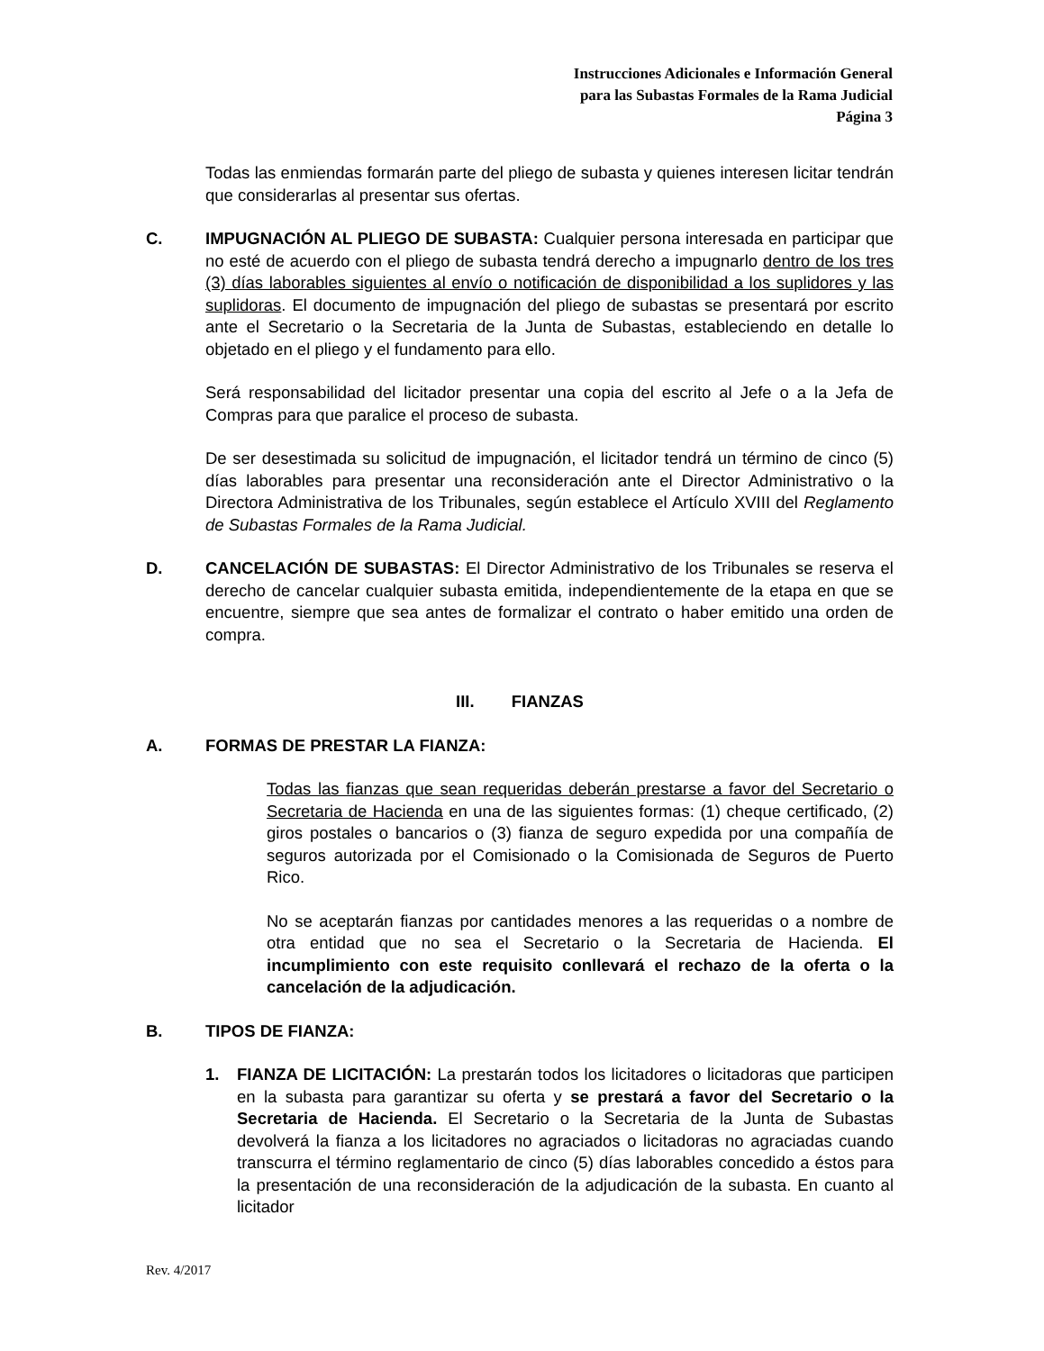Instrucciones Adicionales e Información General
para las Subastas Formales de la Rama Judicial
Página 3
Todas las enmiendas formarán parte del pliego de subasta y quienes interesen licitar tendrán que considerarlas al presentar sus ofertas.
C. IMPUGNACIÓN AL PLIEGO DE SUBASTA: Cualquier persona interesada en participar que no esté de acuerdo con el pliego de subasta tendrá derecho a impugnarlo dentro de los tres (3) días laborables siguientes al envío o notificación de disponibilidad a los suplidores y las suplidoras. El documento de impugnación del pliego de subastas se presentará por escrito ante el Secretario o la Secretaria de la Junta de Subastas, estableciendo en detalle lo objetado en el pliego y el fundamento para ello.
Será responsabilidad del licitador presentar una copia del escrito al Jefe o a la Jefa de Compras para que paralice el proceso de subasta.
De ser desestimada su solicitud de impugnación, el licitador tendrá un término de cinco (5) días laborables para presentar una reconsideración ante el Director Administrativo o la Directora Administrativa de los Tribunales, según establece el Artículo XVIII del Reglamento de Subastas Formales de la Rama Judicial.
D. CANCELACIÓN DE SUBASTAS: El Director Administrativo de los Tribunales se reserva el derecho de cancelar cualquier subasta emitida, independientemente de la etapa en que se encuentre, siempre que sea antes de formalizar el contrato o haber emitido una orden de compra.
III. FIANZAS
A. FORMAS DE PRESTAR LA FIANZA:
Todas las fianzas que sean requeridas deberán prestarse a favor del Secretario o Secretaria de Hacienda en una de las siguientes formas: (1) cheque certificado, (2) giros postales o bancarios o (3) fianza de seguro expedida por una compañía de seguros autorizada por el Comisionado o la Comisionada de Seguros de Puerto Rico.
No se aceptarán fianzas por cantidades menores a las requeridas o a nombre de otra entidad que no sea el Secretario o la Secretaria de Hacienda. El incumplimiento con este requisito conllevará el rechazo de la oferta o la cancelación de la adjudicación.
B. TIPOS DE FIANZA:
1. FIANZA DE LICITACIÓN: La prestarán todos los licitadores o licitadoras que participen en la subasta para garantizar su oferta y se prestará a favor del Secretario o la Secretaria de Hacienda. El Secretario o la Secretaria de la Junta de Subastas devolverá la fianza a los licitadores no agraciados o licitadoras no agraciadas cuando transcurra el término reglamentario de cinco (5) días laborables concedido a éstos para la presentación de una reconsideración de la adjudicación de la subasta. En cuanto al licitador
Rev. 4/2017